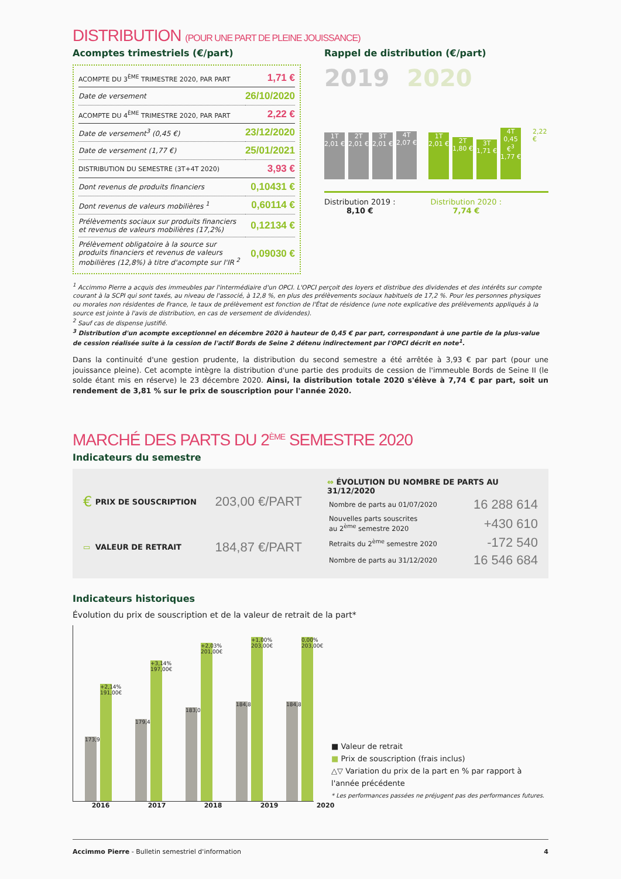DISTRIBUTION (POUR UNE PART DE PLEINE JOUISSANCE)
Acomptes trimestriels (€/part)
| ACOMPTE DU 3<sup>ÈME</sup> TRIMESTRE 2020, PAR PART | 1,71 € |
| Date de versement | 26/10/2020 |
| ACOMPTE DU 4<sup>ÈME</sup> TRIMESTRE 2020, PAR PART | 2,22 € |
| Date de versement<sup>3</sup> (0,45 €) | 23/12/2020 |
| Date de versement (1,77 €) | 25/01/2021 |
| DISTRIBUTION DU SEMESTRE (3T+4T 2020) | 3,93 € |
| Dont revenus de produits financiers | 0,10431 € |
| Dont revenus de valeurs mobilières <sup>1</sup> | 0,60114 € |
| Prélèvements sociaux sur produits financiers et revenus de valeurs mobilières (17,2%) | 0,12134 € |
| Prélèvement obligatoire à la source sur produits financiers et revenus de valeurs mobilières (12,8%) à titre d'acompte sur l'IR <sup>2</sup> | 0,09030 € |
Rappel de distribution (€/part)
2019 2020
1T 2,01 €
2T 2,01 €
3T 2,01 €
4T 2,07 €
1T 2,01 €
2T 1,80 €
3T 1,71 €
4T 0,45 €<sup>3</sup> 1,77 €
2,22 €
Distribution 2019 :
8,10 €
Distribution 2020 :
7,74 €
<sup>1</sup> Accimmo Pierre a acquis des immeubles par l'intermédiaire d'un OPCI. L'OPCI perçoit des loyers et distribue des dividendes et des intérêts sur compte courant à la SCPI qui sont taxés, au niveau de l'associé, à 12,8 %, en plus des prélèvements sociaux habituels de 17,2 %. Pour les personnes physiques ou morales non résidentes de France, le taux de prélèvement est fonction de l'État de résidence (une note explicative des prélèvements appliqués à la source est jointe à l'avis de distribution, en cas de versement de dividendes).
<sup>2</sup> Sauf cas de dispense justifié.
<sup>3</sup> Distribution d'un acompte exceptionnel en décembre 2020 à hauteur de 0,45 € par part, correspondant à une partie de la plus-value de cession réalisée suite à la cession de l'actif Bords de Seine 2 détenu indirectement par l'OPCI décrit en note<sup>1</sup>.
Dans la continuité d'une gestion prudente, la distribution du second semestre a été arrêtée à 3,93 € par part (pour une jouissance pleine). Cet acompte intègre la distribution d'une partie des produits de cession de l'immeuble Bords de Seine II (le solde étant mis en réserve) le 23 décembre 2020. Ainsi, la distribution totale 2020 s'élève à 7,74 € par part, soit un rendement de 3,81 % sur le prix de souscription pour l'année 2020.
MARCHÉ DES PARTS DU 2<sup>ÈME</sup> SEMESTRE 2020
Indicateurs du semestre
| € | PRIX DE SOUSCRIPTION | 203,00 €/PART |
| ▭ | VALEUR DE RETRAIT | 184,87 €/PART |
⇔ ÉVOLUTION DU NOMBRE DE PARTS AU 31/12/2020
| Nombre de parts au 01/07/2020 | 16 288 614 |
| Nouvelles parts souscrites au 2<sup>ème</sup> semestre 2020 | +430 610 |
| Retraits du 2<sup>ème</sup> semestre 2020 | -172 540 |
| Nombre de parts au 31/12/2020 | 16 546 684 |
Indicateurs historiques
Évolution du prix de souscription et de la valeur de retrait de la part*
173,95€
+2,14% 191,00€
179,41€
+3,14% 197,00€
183,05€
+2,03% 201,00€
184,87€
+1,00% 203,00€
184,87€
0,00% 203,00€
■ Valeur de retrait
■ Prix de souscription (frais inclus)
△▽ Variation du prix de la part en % par rapport à l'année précédente
* Les performances passées ne préjugent pas des performances futures.
2016 2017 2018 2019 2020
Accimmo Pierre - Bulletin semestriel d'information 4